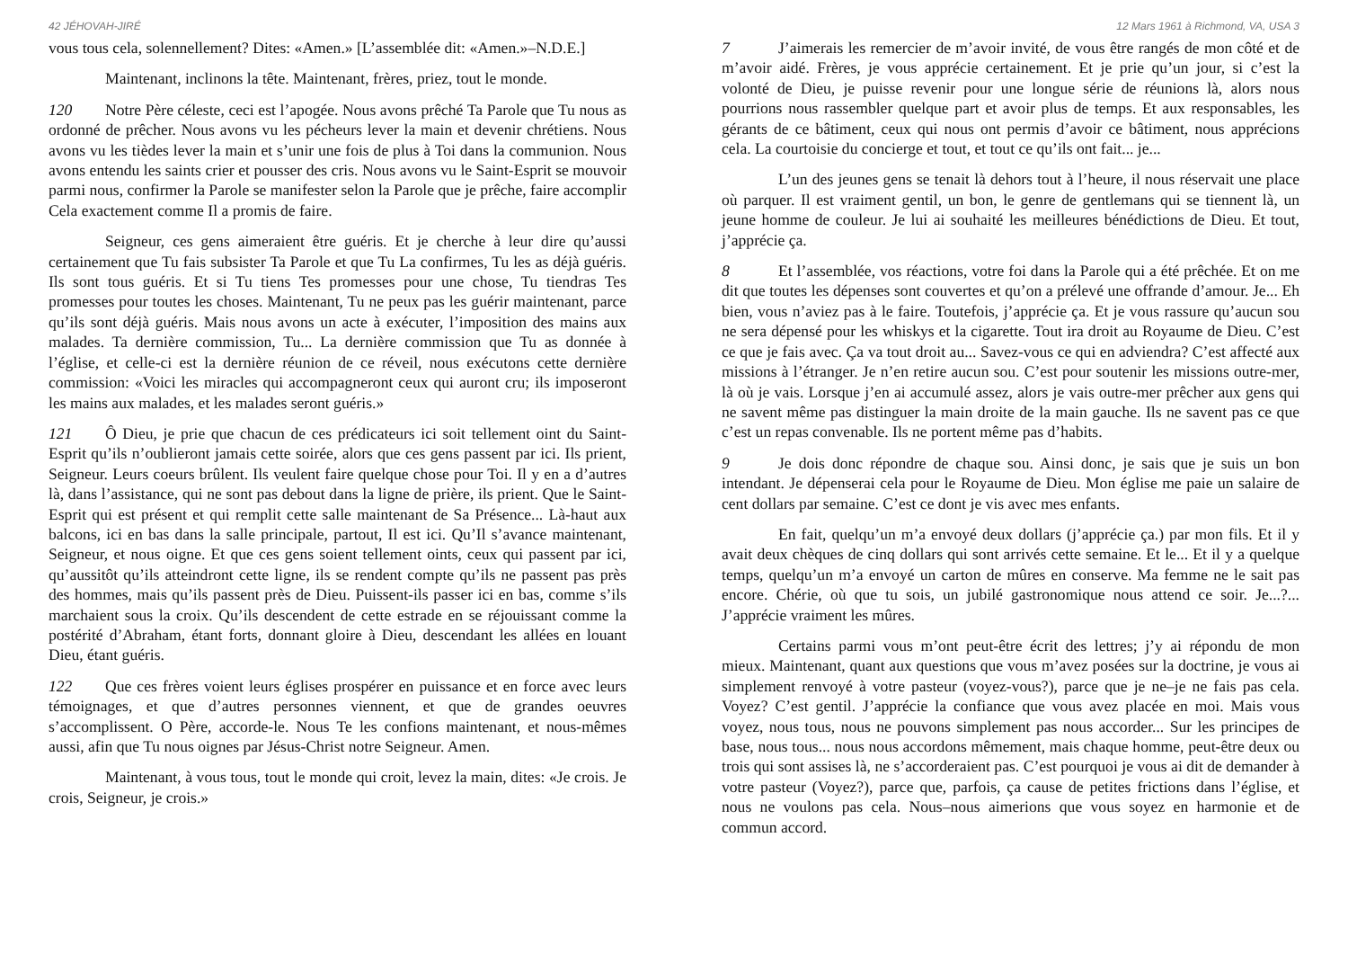42 JÉHOVAH-JIRÉ
vous tous cela, solennellement? Dites: «Amen.» [L’assemblée dit: «Amen.»–N.D.E.]
Maintenant, inclinons la tête. Maintenant, frères, priez, tout le monde.
120 Notre Père céleste, ceci est l’apogée. Nous avons prêché Ta Parole que Tu nous as ordonné de prêcher. Nous avons vu les pécheurs lever la main et devenir chrétiens. Nous avons vu les tièdes lever la main et s’unir une fois de plus à Toi dans la communion. Nous avons entendu les saints crier et pousser des cris. Nous avons vu le Saint-Esprit se mouvoir parmi nous, confirmer la Parole se manifester selon la Parole que je prêche, faire accomplir Cela exactement comme Il a promis de faire.
Seigneur, ces gens aimeraient être guéris. Et je cherche à leur dire qu’aussi certainement que Tu fais subsister Ta Parole et que Tu La confirmes, Tu les as déjà guéris. Ils sont tous guéris. Et si Tu tiens Tes promesses pour une chose, Tu tiendras Tes promesses pour toutes les choses. Maintenant, Tu ne peux pas les guérir maintenant, parce qu’ils sont déjà guéris. Mais nous avons un acte à exécuter, l’imposition des mains aux malades. Ta dernière commission, Tu... La dernière commission que Tu as donnée à l’église, et celle-ci est la dernière réunion de ce réveil, nous exécutons cette dernière commission: «Voici les miracles qui accompagneront ceux qui auront cru; ils imposeront les mains aux malades, et les malades seront guéris.»
121 Ô Dieu, je prie que chacun de ces prédicateurs ici soit tellement oint du Saint-Esprit qu’ils n’oublieront jamais cette soirée, alors que ces gens passent par ici. Ils prient, Seigneur. Leurs coeurs brûlent. Ils veulent faire quelque chose pour Toi. Il y en a d’autres là, dans l’assistance, qui ne sont pas debout dans la ligne de prière, ils prient. Que le Saint-Esprit qui est présent et qui remplit cette salle maintenant de Sa Présence... Là-haut aux balcons, ici en bas dans la salle principale, partout, Il est ici. Qu’Il s’avance maintenant, Seigneur, et nous oigne. Et que ces gens soient tellement oints, ceux qui passent par ici, qu’aussitôt qu’ils atteindront cette ligne, ils se rendent compte qu’ils ne passent pas près des hommes, mais qu’ils passent près de Dieu. Puissent-ils passer ici en bas, comme s’ils marchaient sous la croix. Qu’ils descendent de cette estrade en se réjouissant comme la postérité d’Abraham, étant forts, donnant gloire à Dieu, descendant les allées en louant Dieu, étant guéris.
122 Que ces frères voient leurs églises prospérer en puissance et en force avec leurs témoignages, et que d’autres personnes viennent, et que de grandes oeuvres s’accomplissent. O Père, accorde-le. Nous Te les confions maintenant, et nous-mêmes aussi, afin que Tu nous oignes par Jésus-Christ notre Seigneur. Amen.
Maintenant, à vous tous, tout le monde qui croit, levez la main, dites: «Je crois. Je crois, Seigneur, je crois.»
12 Mars 1961 à Richmond, VA, USA 3
7 J’aimerais les remercier de m’avoir invité, de vous être rangés de mon côté et de m’avoir aidé. Frères, je vous apprécie certainement. Et je prie qu’un jour, si c’est la volonté de Dieu, je puisse revenir pour une longue série de réunions là, alors nous pourrions nous rassembler quelque part et avoir plus de temps. Et aux responsables, les gérants de ce bâtiment, ceux qui nous ont permis d’avoir ce bâtiment, nous apprécions cela. La courtoisie du concierge et tout, et tout ce qu’ils ont fait... je...
L’un des jeunes gens se tenait là dehors tout à l’heure, il nous réservait une place où parquer. Il est vraiment gentil, un bon, le genre de gentlemans qui se tiennent là, un jeune homme de couleur. Je lui ai souhaité les meilleures bénédictions de Dieu. Et tout, j’apprécie ça.
8 Et l’assemblée, vos réactions, votre foi dans la Parole qui a été prêchée. Et on me dit que toutes les dépenses sont couvertes et qu’on a prélevé une offrande d’amour. Je... Eh bien, vous n’aviez pas à le faire. Toutefois, j’apprécie ça. Et je vous rassure qu’aucun sou ne sera dépensé pour les whiskys et la cigarette. Tout ira droit au Royaume de Dieu. C’est ce que je fais avec. Ça va tout droit au... Savez-vous ce qui en adviendra? C’est affecté aux missions à l’étranger. Je n’en retire aucun sou. C’est pour soutenir les missions outre-mer, là où je vais. Lorsque j’en ai accumulé assez, alors je vais outre-mer prêcher aux gens qui ne savent même pas distinguer la main droite de la main gauche. Ils ne savent pas ce que c’est un repas convenable. Ils ne portent même pas d’habits.
9 Je dois donc répondre de chaque sou. Ainsi donc, je sais que je suis un bon intendant. Je dépenserai cela pour le Royaume de Dieu. Mon église me paie un salaire de cent dollars par semaine. C’est ce dont je vis avec mes enfants.
En fait, quelqu’un m’a envoyé deux dollars (j’apprécie ça.) par mon fils. Et il y avait deux chèques de cinq dollars qui sont arrivés cette semaine. Et le... Et il y a quelque temps, quelqu’un m’a envoyé un carton de mûres en conserve. Ma femme ne le sait pas encore. Chérie, où que tu sois, un jubilé gastronomique nous attend ce soir. Je...?... J’apprécie vraiment les mûres.
Certains parmi vous m’ont peut-être écrit des lettres; j’y ai répondu de mon mieux. Maintenant, quant aux questions que vous m’avez posées sur la doctrine, je vous ai simplement renvoyé à votre pasteur (voyez-vous?), parce que je ne–je ne fais pas cela. Voyez? C’est gentil. J’apprécie la confiance que vous avez placée en moi. Mais vous voyez, nous tous, nous ne pouvons simplement pas nous accorder... Sur les principes de base, nous tous... nous nous accordons mêmement, mais chaque homme, peut-être deux ou trois qui sont assises là, ne s’accorderaient pas. C’est pourquoi je vous ai dit de demander à votre pasteur (Voyez?), parce que, parfois, ça cause de petites frictions dans l’église, et nous ne voulons pas cela. Nous–nous aimerions que vous soyez en harmonie et de commun accord.